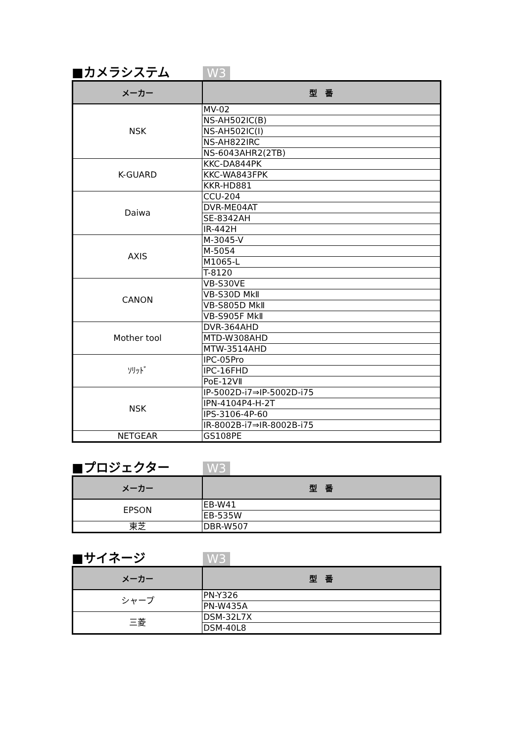■カメラシステム W3
| メーカー | 型 番 |
| --- | --- |
| NSK | MV-02 |
| | NS-AH502IC(B) |
| | NS-AH502IC(I) |
| | NS-AH822IRC |
| | NS-6043AHR2(2TB) |
| K-GUARD | KKC-DA844PK |
| | KKC-WA843FPK |
| | KKR-HD881 |
| Daiwa | CCU-204 |
| | DVR-ME04AT |
| | SE-8342AH |
| | IR-442H |
| AXIS | M-3045-V |
| | M-5054 |
| | M1065-L |
| | T-8120 |
| CANON | VB-S30VE |
| | VB-S30D MkⅡ |
| | VB-S805D MkⅡ |
| | VB-S905F MkⅡ |
| Mother tool | DVR-364AHD |
| | MTD-W308AHD |
| | MTW-3514AHD |
| ｿﾘｯﾄﾞ | IPC-05Pro |
| | IPC-16FHD |
| | PoE-12VⅡ |
| NSK | IP-5002D-i7⇒IP-5002D-i75 |
| | IPN-4104P4-H-2T |
| | IPS-3106-4P-60 |
| | IR-8002B-i7⇒IR-8002B-i75 |
| NETGEAR | GS108PE |
■プロジェクター W3
| メーカー | 型 番 |
| --- | --- |
| EPSON | EB-W41 |
| | EB-535W |
| 東芝 | DBR-W507 |
■サイネージ W3
| メーカー | 型 番 |
| --- | --- |
| シャープ | PN-Y326 |
| | PN-W435A |
| 三菱 | DSM-32L7X |
| | DSM-40L8 |